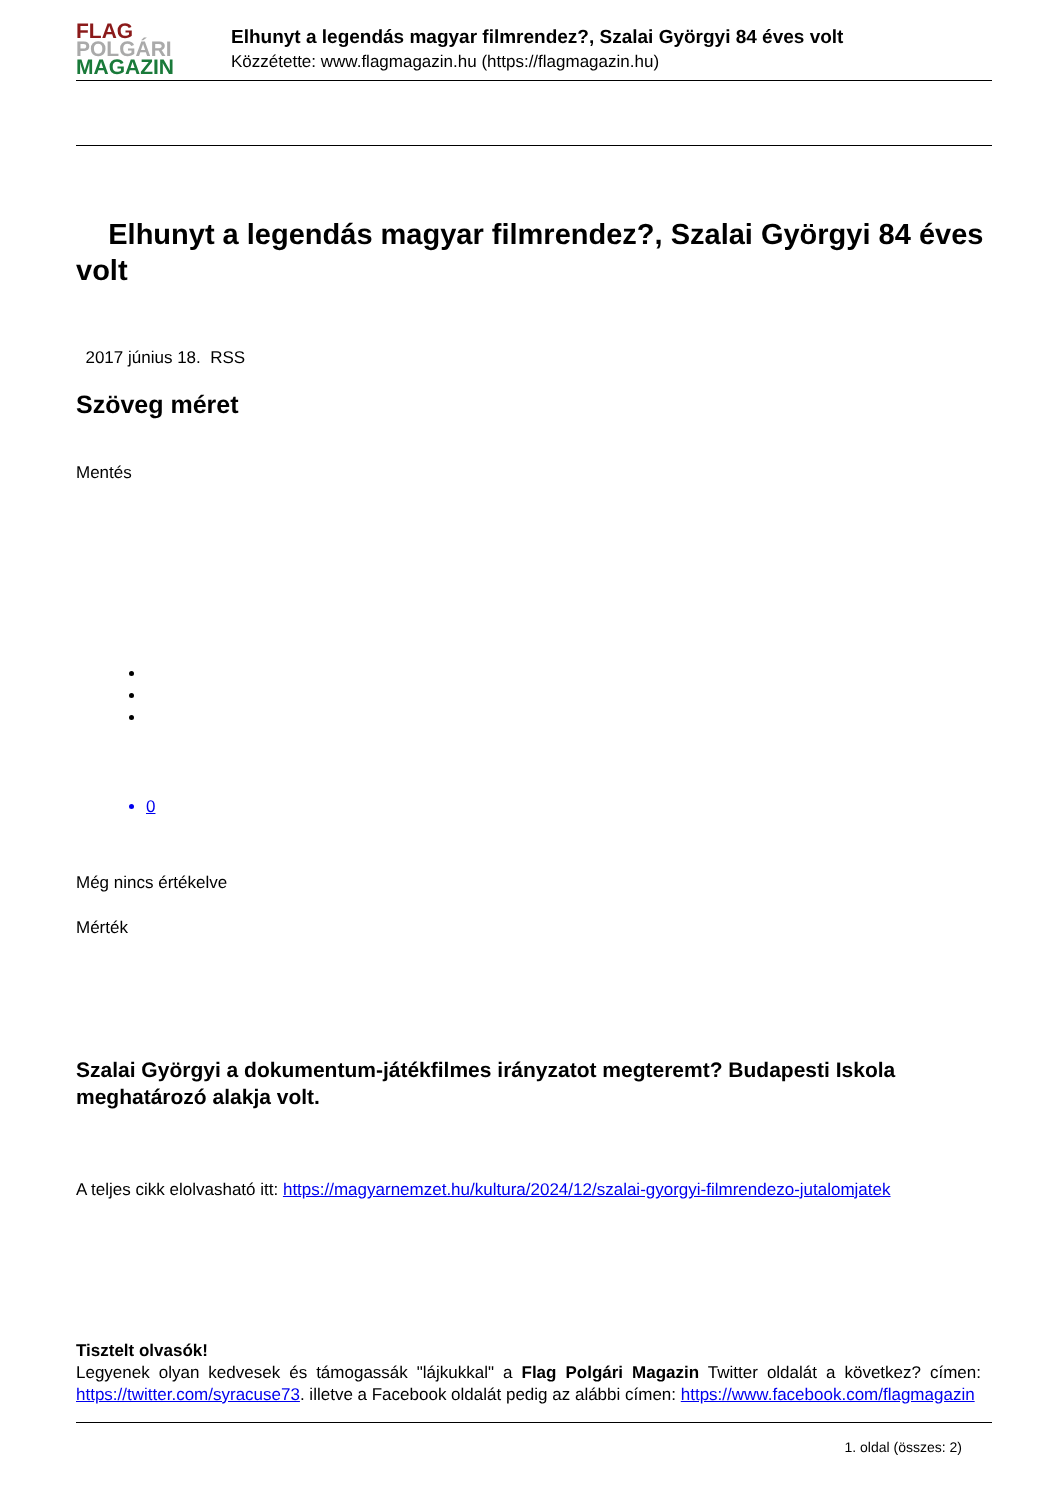FLAG
POLGÁRI
MAGAZIN
Elhunyt a legendás magyar filmrendez?, Szalai Györgyi 84 éves volt
Közzétette: www.flagmagazin.hu (https://flagmagazin.hu)
Elhunyt a legendás magyar filmrendez?, Szalai Györgyi 84 éves volt
2017 június 18. RSS
Szöveg méret
Mentés
0
Még nincs értékelve
Mérték
Szalai Györgyi a dokumentum-játékfilmes irányzatot megteremt? Budapesti Iskola meghatározó alakja volt.
A teljes cikk elolvasható itt: https://magyarnemzet.hu/kultura/2024/12/szalai-gyorgyi-filmrendezo-jutalomjatek
Tisztelt olvasók!
Legyenek olyan kedvesek és támogassák "lájkukkal" a Flag Polgári Magazin Twitter oldalát a következ? címen: https://twitter.com/syracuse73. illetve a Facebook oldalát pedig az alábbi címen: https://www.facebook.com/flagmagazin
1. oldal (összes: 2)